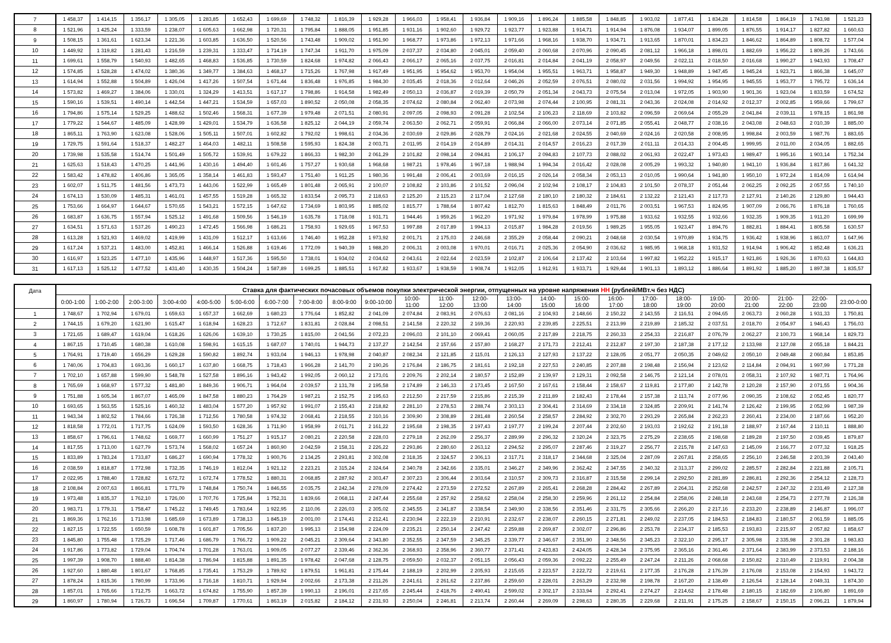| 7 | 1 458,37 | 1 414,15 | 1 356,17 | 1 305,05 | 1 283,85 | 1 652,43 | 1 699,69 | 1 748,32 | 1 816,39 | 1 929,28 | 1 966,03 | 1 958,41 | 1 936,84 | 1 909,16 | 1 896,24 | 1 885,58 | 1 848,85 | 1 903,02 | 1 877,41 | 1 834,28 | 1 814,58 | 1 864,19 | 1 743,98 | 1 521,23 |
| 8 | 1 521,96 | 1 425,24 | 1 333,59 | 1 238,07 | 1 605,63 | 1 662,98 | 1 720,31 | 1 795,84 | 1 888,05 | 1 951,85 | 1 931,16 | 1 902,60 | 1 929,72 | 1 923,77 | 1 923,88 | 1 914,71 | 1 914,94 | 1 876,08 | 1 934,07 | 1 899,05 | 1 876,55 | 1 914,17 | 1 827,82 | 1 660,63 |
| 9 | 1 508,15 | 1 361,61 | 1 623,34 | 1 221,36 | 1 603,85 | 1 636,50 | 1 520,56 | 1 743,48 | 1 909,02 | 1 951,90 | 1 968,77 | 1 973,86 | 1 972,13 | 1 971,66 | 1 968,16 | 1 938,70 | 1 934,71 | 1 913,65 | 1 870,01 | 1 834,23 | 1 846,62 | 1 864,89 | 1 808,72 | 1 577,04 |
| 10 | 1 449,92 | 1 319,82 | 1 281,43 | 1 216,59 | 1 239,31 | 1 333,47 | 1 714,19 | 1 747,34 | 1 911,70 | 1 975,09 | 2 037,37 | 2 034,80 | 2 045,01 | 2 059,40 | 2 060,68 | 2 070,96 | 2 090,45 | 2 081,12 | 1 966,18 | 1 898,01 | 1 882,69 | 1 956,22 | 1 809,26 | 1 743,66 |
| 11 | 1 699,61 | 1 558,79 | 1 540,93 | 1 482,65 | 1 468,83 | 1 536,85 | 1 730,59 | 1 824,68 | 1 974,82 | 2 066,43 | 2 066,17 | 2 065,16 | 2 037,75 | 2 016,81 | 2 014,84 | 2 041,19 | 2 058,97 | 2 049,56 | 2 022,11 | 2 018,50 | 2 016,68 | 1 990,27 | 1 943,93 | 1 708,47 |
| 12 | 1 574,85 | 1 528,28 | 1 474,02 | 1 380,36 | 1 349,77 | 1 384,63 | 1 468,17 | 1 715,26 | 1 767,98 | 1 917,49 | 1 951,95 | 1 954,62 | 1 953,70 | 1 954,04 | 1 955,51 | 1 963,71 | 1 958,87 | 1 949,30 | 1 948,89 | 1 947,45 | 1 945,24 | 1 923,71 | 1 866,38 | 1 645,07 |
| 13 | 1 614,94 | 1 552,88 | 1 504,89 | 1 426,04 | 1 417,26 | 1 507,54 | 1 671,44 | 1 836,48 | 1 976,85 | 1 984,30 | 2 035,45 | 2 018,36 | 2 012,64 | 2 046,26 | 2 052,59 | 2 076,51 | 2 080,02 | 2 031,56 | 1 994,92 | 1 954,95 | 1 945,55 | 1 953,77 | 1 795,72 | 1 636,14 |
| 14 | 1 573,82 | 1 469,27 | 1 384,06 | 1 330,01 | 1 324,29 | 1 413,51 | 1 617,17 | 1 798,86 | 1 914,58 | 1 982,49 | 2 050,13 | 2 036,87 | 2 019,39 | 2 050,79 | 2 051,34 | 2 043,73 | 2 075,54 | 2 013,04 | 1 972,05 | 1 903,90 | 1 901,36 | 1 923,04 | 1 833,59 | 1 674,52 |
| 15 | 1 590,16 | 1 539,51 | 1 490,14 | 1 442,54 | 1 447,21 | 1 534,59 | 1 657,03 | 1 890,52 | 2 050,08 | 2 058,35 | 2 074,62 | 2 080,84 | 2 062,40 | 2 073,98 | 2 074,44 | 2 100,95 | 2 081,31 | 2 043,36 | 2 024,08 | 2 014,92 | 2 012,37 | 2 002,85 | 1 959,66 | 1 799,67 |
| 16 | 1 794,86 | 1 575,14 | 1 529,25 | 1 488,62 | 1 502,46 | 1 568,31 | 1 677,39 | 1 979,48 | 2 071,51 | 2 080,91 | 2 097,05 | 2 098,93 | 2 091,28 | 2 102,54 | 2 106,23 | 2 118,69 | 2 103,82 | 2 096,59 | 2 069,64 | 2 055,29 | 2 041,84 | 2 039,11 | 1 978,15 | 1 861,98 |
| 17 | 1 779,22 | 1 544,67 | 1 485,09 | 1 428,99 | 1 429,01 | 1 534,79 | 1 636,58 | 1 825,12 | 2 044,19 | 2 059,74 | 2 063,50 | 2 062,71 | 2 059,91 | 2 066,84 | 2 066,00 | 2 073,14 | 2 071,85 | 2 055,41 | 2 048,77 | 2 038,16 | 2 043,08 | 2 048,63 | 2 010,39 | 1 885,00 |
| 18 | 1 865,11 | 1 763,90 | 1 623,08 | 1 528,06 | 1 505,11 | 1 507,01 | 1 602,82 | 1 792,02 | 1 998,61 | 2 034,36 | 2 030,69 | 2 029,86 | 2 028,79 | 2 024,16 | 2 021,68 | 2 024,55 | 2 040,69 | 2 024,16 | 2 020,58 | 2 008,95 | 1 998,84 | 2 003,59 | 1 987,76 | 1 883,65 |
| 19 | 1 729,75 | 1 591,64 | 1 518,37 | 1 482,27 | 1 464,03 | 1 482,11 | 1 508,58 | 1 595,93 | 1 824,38 | 2 003,71 | 2 011,95 | 2 014,19 | 2 014,89 | 2 014,31 | 2 014,57 | 2 016,23 | 2 017,39 | 2 011,11 | 2 014,33 | 2 004,45 | 1 999,95 | 2 011,00 | 2 034,05 | 1 882,65 |
| 20 | 1 739,98 | 1 535,58 | 1 514,74 | 1 501,49 | 1 505,72 | 1 539,91 | 1 679,22 | 1 866,33 | 1 982,30 | 2 061,29 | 2 101,82 | 2 098,14 | 2 094,81 | 2 106,17 | 2 094,83 | 2 107,73 | 2 088,02 | 2 061,93 | 2 022,47 | 1 973,43 | 1 989,47 | 1 995,16 | 1 903,14 | 1 752,34 |
| 21 | 1 625,63 | 1 518,43 | 1 470,25 | 1 441,96 | 1 430,16 | 1 494,40 | 1 601,46 | 1 757,27 | 1 930,68 | 1 968,68 | 1 987,21 | 1 978,46 | 1 967,18 | 1 988,94 | 1 994,34 | 2 016,42 | 2 028,08 | 2 005,29 | 1 993,32 | 1 940,80 | 1 941,10 | 1 936,84 | 1 817,86 | 1 641,32 |
| 22 | 1 583,42 | 1 478,82 | 1 406,86 | 1 365,05 | 1 358,14 | 1 461,83 | 1 593,47 | 1 751,40 | 1 911,25 | 1 980,36 | 1 991,48 | 2 006,41 | 2 003,69 | 2 016,15 | 2 026,14 | 2 058,34 | 2 053,13 | 2 010,05 | 1 990,64 | 1 941,80 | 1 950,10 | 1 972,24 | 1 814,09 | 1 614,94 |
| 23 | 1 602,07 | 1 511,75 | 1 481,56 | 1 473,73 | 1 443,06 | 1 522,99 | 1 665,49 | 1 801,48 | 2 065,91 | 2 100,07 | 2 108,82 | 2 103,86 | 2 101,52 | 2 096,04 | 2 102,94 | 2 108,17 | 2 104,83 | 2 101,50 | 2 078,37 | 2 051,44 | 2 062,25 | 2 092,25 | 2 057,55 | 1 740,10 |
| 24 | 1 674,13 | 1 530,09 | 1 485,31 | 1 461,01 | 1 457,55 | 1 519,28 | 1 665,32 | 1 833,54 | 2 095,73 | 2 118,63 | 2 125,20 | 2 115,23 | 2 117,04 | 2 127,68 | 2 180,10 | 2 180,32 | 2 184,61 | 2 132,22 | 2 121,43 | 2 117,73 | 2 127,91 | 2 140,26 | 2 129,80 | 1 944,43 |
| 25 | 1 753,66 | 1 664,97 | 1 644,67 | 1 570,65 | 1 543,21 | 1 572,15 | 1 647,62 | 1 734,69 | 1 803,95 | 1 885,02 | 1 815,77 | 1 788,64 | 1 807,42 | 1 812,70 | 1 815,63 | 1 848,49 | 2 011,76 | 2 003,51 | 1 967,53 | 1 824,95 | 1 907,09 | 2 066,76 | 1 876,18 | 1 760,65 |
| 26 | 1 683,87 | 1 636,75 | 1 557,94 | 1 525,12 | 1 491,68 | 1 509,56 | 1 546,19 | 1 635,78 | 1 718,08 | 1 931,71 | 1 944,46 | 1 959,26 | 1 962,20 | 1 971,92 | 1 979,84 | 1 978,99 | 1 975,88 | 1 933,62 | 1 932,55 | 1 932,66 | 1 932,35 | 1 909,35 | 1 911,20 | 1 699,99 |
| 27 | 1 634,51 | 1 571,63 | 1 537,26 | 1 490,23 | 1 472,45 | 1 566,98 | 1 686,21 | 1 758,93 | 1 929,65 | 1 967,53 | 1 997,88 | 2 017,89 | 1 994,13 | 2 015,87 | 1 984,28 | 2 019,56 | 1 989,25 | 1 955,05 | 1 923,47 | 1 894,76 | 1 882,81 | 1 884,41 | 1 805,58 | 1 630,57 |
| 28 | 1 613,28 | 1 521,93 | 1 469,02 | 1 419,99 | 1 431,09 | 1 512,17 | 1 613,66 | 1 746,40 | 1 952,28 | 1 973,92 | 2 001,71 | 2 175,03 | 2 246,68 | 2 355,29 | 2 058,44 | 2 090,21 | 2 048,68 | 2 030,54 | 1 970,89 | 1 934,75 | 1 936,42 | 1 938,96 | 1 863,07 | 1 647,96 |
| 29 | 1 617,24 | 1 537,21 | 1 483,00 | 1 452,81 | 1 466,14 | 1 526,88 | 1 619,46 | 1 772,09 | 1 940,39 | 1 988,20 | 2 006,31 | 2 003,08 | 1 970,01 | 2 016,71 | 2 025,36 | 2 054,90 | 2 036,62 | 1 985,95 | 1 968,18 | 1 931,52 | 1 914,94 | 1 906,42 | 1 852,48 | 1 636,21 |
| 30 | 1 616,97 | 1 523,25 | 1 477,10 | 1 435,96 | 1 448,97 | 1 517,36 | 1 595,50 | 1 738,01 | 1 934,02 | 2 034,62 | 2 043,61 | 2 022,64 | 2 023,59 | 2 102,87 | 2 106,64 | 2 137,42 | 2 103,64 | 1 997,82 | 1 952,22 | 1 915,17 | 1 921,86 | 1 926,36 | 1 870,63 | 1 644,83 |
| 31 | 1 617,13 | 1 525,12 | 1 477,52 | 1 431,40 | 1 430,35 | 1 504,24 | 1 587,89 | 1 699,25 | 1 885,51 | 1 917,82 | 1 933,67 | 1 938,59 | 1 908,74 | 1 912,05 | 1 912,91 | 1 933,71 | 1 929,44 | 1 901,13 | 1 893,12 | 1 886,64 | 1 891,92 | 1 885,20 | 1 897,38 | 1 835,57 |
| Дата | Ставка для фактических почасовых объемов покупки электрической энергии, отпущенных на уровне напряжения НН (рублей/МВт.ч без НДС) | | | | | | | | | | | | | | | | | | | | | | | |
| --- | --- | --- | --- | --- | --- | --- | --- | --- | --- | --- | --- | --- | --- | --- | --- | --- | --- | --- | --- | --- | --- | --- | --- | --- |
| | 0:00-1:00 | 1:00-2:00 | 2:00-3:00 | 3:00-4:00 | 4:00-5:00 | 5:00-6:00 | 6:00-7:00 | 7:00-8:00 | 8:00-9:00 | 9:00-10:00 | 10:00- 11:00 | 11:00- 12:00 | 12:00- 13:00 | 13:00- 14:00 | 14:00- 15:00 | 15:00- 16:00 | 16:00- 17:00 | 17:00- 18:00 | 18:00- 19:00 | 19:00- 20:00 | 20:00- 21:00 | 21:00- 22:00 | 22:00- 23:00 | 23:00-0:00 |
| 1 | 1 748,67 | 1 702,94 | 1 679,01 | 1 659,63 | 1 657,37 | 1 662,69 | 1 680,23 | 1 776,64 | 1 852,82 | 2 041,09 | 2 074,84 | 2 083,91 | 2 076,63 | 2 081,16 | 2 104,93 | 2 148,66 | 2 150,22 | 2 143,55 | 2 116,51 | 2 094,65 | 2 063,73 | 2 060,28 | 1 931,33 | 1 750,81 |
| 2 | 1 744,15 | 1 679,20 | 1 621,90 | 1 615,47 | 1 618,94 | 1 628,23 | 1 712,67 | 1 831,81 | 2 028,84 | 2 098,51 | 2 141,58 | 2 220,32 | 2 169,36 | 2 220,93 | 2 239,85 | 2 225,51 | 2 213,99 | 2 219,89 | 2 185,32 | 2 037,51 | 2 018,70 | 2 054,97 | 1 946,43 | 1 756,03 |
| 3 | 1 721,65 | 1 689,47 | 1 619,04 | 1 618,26 | 1 626,06 | 1 639,10 | 1 730,25 | 1 815,00 | 2 041,56 | 2 072,23 | 2 096,03 | 2 101,10 | 2 069,41 | 2 060,05 | 2 217,89 | 2 218,75 | 2 260,33 | 2 254,33 | 2 216,87 | 2 076,79 | 2 062,27 | 2 100,73 | 1 968,14 | 1 829,73 |
| 4 | 1 867,15 | 1 710,45 | 1 680,38 | 1 610,08 | 1 598,91 | 1 615,15 | 1 687,07 | 1 740,01 | 1 944,73 | 2 137,27 | 2 142,54 | 2 157,66 | 2 157,80 | 2 168,27 | 2 171,73 | 2 212,41 | 2 212,87 | 2 197,30 | 2 187,38 | 2 177,12 | 2 133,98 | 2 127,08 | 2 055,18 | 1 844,21 |
| 5 | 1 764,91 | 1 719,40 | 1 656,29 | 1 629,28 | 1 590,82 | 1 892,74 | 1 933,04 | 1 946,13 | 1 978,98 | 2 040,87 | 2 082,34 | 2 121,85 | 2 115,01 | 2 126,13 | 2 127,93 | 2 137,22 | 2 128,05 | 2 051,77 | 2 050,35 | 2 049,62 | 2 050,10 | 2 049,48 | 2 060,84 | 1 853,85 |
| 6 | 1 740,06 | 1 704,83 | 1 693,36 | 1 660,17 | 1 637,80 | 1 668,75 | 1 718,43 | 1 966,28 | 2 141,70 | 2 190,26 | 2 176,84 | 2 186,75 | 2 181,61 | 2 192,18 | 2 227,53 | 2 240,85 | 2 207,88 | 2 198,48 | 2 156,94 | 2 123,62 | 2 114,84 | 2 094,91 | 1 997,99 | 1 771,28 |
| 7 | 1 702,10 | 1 657,88 | 1 599,90 | 1 548,78 | 1 527,58 | 1 896,16 | 1 943,42 | 1 992,05 | 2 060,12 | 2 173,01 | 2 209,76 | 2 202,14 | 2 180,57 | 2 152,89 | 2 139,97 | 2 129,31 | 2 092,58 | 2 146,75 | 2 121,14 | 2 078,01 | 2 058,31 | 2 107,92 | 1 987,71 | 1 764,96 |
| 8 | 1 765,69 | 1 668,97 | 1 577,32 | 1 481,80 | 1 849,36 | 1 906,71 | 1 964,04 | 2 039,57 | 2 131,78 | 2 195,58 | 2 174,89 | 2 146,33 | 2 173,45 | 2 167,50 | 2 167,61 | 2 158,44 | 2 158,67 | 2 119,81 | 2 177,80 | 2 142,78 | 2 120,28 | 2 157,90 | 2 071,55 | 1 904,36 |
| 9 | 1 751,88 | 1 605,34 | 1 867,07 | 1 465,09 | 1 847,58 | 1 880,23 | 1 764,29 | 1 987,21 | 2 152,75 | 2 195,63 | 2 212,50 | 2 217,59 | 2 215,86 | 2 215,39 | 2 211,89 | 2 182,43 | 2 178,44 | 2 157,38 | 2 113,74 | 2 077,96 | 2 090,35 | 2 108,62 | 2 052,45 | 1 820,77 |
| 10 | 1 693,65 | 1 563,55 | 1 525,16 | 1 460,32 | 1 483,04 | 1 577,20 | 1 957,92 | 1 991,07 | 2 155,43 | 2 218,82 | 2 281,10 | 2 278,53 | 2 288,74 | 2 303,13 | 2 304,41 | 2 314,69 | 2 334,18 | 2 324,85 | 2 209,91 | 2 141,74 | 2 126,42 | 2 199,95 | 2 052,99 | 1 987,39 |
| 11 | 1 943,34 | 1 802,52 | 1 784,66 | 1 726,38 | 1 712,56 | 1 780,58 | 1 974,32 | 2 068,41 | 2 218,55 | 2 310,16 | 2 309,90 | 2 308,89 | 2 281,48 | 2 260,54 | 2 258,57 | 2 284,92 | 2 302,70 | 2 293,29 | 2 265,84 | 2 262,23 | 2 260,41 | 2 234,00 | 2 187,66 | 1 952,20 |
| 12 | 1 818,58 | 1 772,01 | 1 717,75 | 1 624,09 | 1 593,50 | 1 628,36 | 1 711,90 | 1 958,99 | 2 011,71 | 2 161,22 | 2 195,68 | 2 198,35 | 2 197,43 | 2 197,77 | 2 199,24 | 2 207,44 | 2 202,60 | 2 193,03 | 2 192,62 | 2 191,18 | 2 188,97 | 2 167,44 | 2 110,11 | 1 888,80 |
| 13 | 1 858,67 | 1 796,61 | 1 748,62 | 1 669,77 | 1 660,99 | 1 751,27 | 1 915,17 | 2 080,21 | 2 220,58 | 2 228,03 | 2 279,18 | 2 262,09 | 2 256,37 | 2 289,99 | 2 296,32 | 2 320,24 | 2 323,75 | 2 275,29 | 2 238,65 | 2 198,68 | 2 189,28 | 2 197,50 | 2 039,45 | 1 879,87 |
| 14 | 1 817,55 | 1 713,00 | 1 627,79 | 1 573,74 | 1 568,02 | 1 657,24 | 1 860,90 | 2 042,59 | 2 158,31 | 2 226,22 | 2 293,86 | 2 280,60 | 2 263,12 | 2 294,52 | 2 295,07 | 2 287,46 | 2 319,27 | 2 256,77 | 2 215,78 | 2 147,63 | 2 145,09 | 2 166,77 | 2 077,32 | 1 918,25 |
| 15 | 1 833,89 | 1 783,24 | 1 733,87 | 1 686,27 | 1 690,94 | 1 778,32 | 1 900,76 | 2 134,25 | 2 293,81 | 2 302,08 | 2 318,35 | 2 324,57 | 2 306,13 | 2 317,71 | 2 318,17 | 2 344,68 | 2 325,04 | 2 287,09 | 2 267,81 | 2 258,65 | 2 256,10 | 2 246,58 | 2 203,39 | 2 043,40 |
| 16 | 2 038,59 | 1 818,87 | 1 772,98 | 1 732,35 | 1 746,19 | 1 812,04 | 1 921,12 | 2 223,21 | 2 315,24 | 2 324,64 | 2 340,78 | 2 342,66 | 2 335,01 | 2 346,27 | 2 349,96 | 2 362,42 | 2 347,55 | 2 340,32 | 2 313,37 | 2 299,02 | 2 285,57 | 2 282,84 | 2 221,88 | 2 105,71 |
| 17 | 2 022,95 | 1 788,40 | 1 728,82 | 1 672,72 | 1 672,74 | 1 778,52 | 1 880,31 | 2 068,85 | 2 287,92 | 2 303,47 | 2 307,23 | 2 306,44 | 2 303,64 | 2 310,57 | 2 309,73 | 2 316,87 | 2 315,58 | 2 299,14 | 2 292,50 | 2 281,89 | 2 286,81 | 2 292,36 | 2 254,12 | 2 128,73 |
| 18 | 2 108,84 | 2 007,63 | 1 866,81 | 1 771,79 | 1 748,84 | 1 750,74 | 1 846,55 | 2 035,75 | 2 242,34 | 2 278,09 | 2 274,42 | 2 273,59 | 2 272,52 | 2 267,89 | 2 265,41 | 2 268,28 | 2 284,42 | 2 267,89 | 2 264,31 | 2 252,68 | 2 242,57 | 2 247,32 | 2 231,49 | 2 127,38 |
| 19 | 1 973,48 | 1 835,37 | 1 762,10 | 1 726,00 | 1 707,76 | 1 725,84 | 1 752,31 | 1 839,66 | 2 068,11 | 2 247,44 | 2 255,68 | 2 257,92 | 2 258,62 | 2 258,04 | 2 258,30 | 2 259,96 | 2 261,12 | 2 254,84 | 2 258,06 | 2 248,18 | 2 243,68 | 2 254,73 | 2 277,78 | 2 126,38 |
| 20 | 1 983,71 | 1 779,31 | 1 758,47 | 1 745,22 | 1 749,45 | 1 783,64 | 1 922,95 | 2 110,06 | 2 226,03 | 2 305,02 | 2 345,55 | 2 341,87 | 2 338,54 | 2 349,90 | 2 338,56 | 2 351,46 | 2 331,75 | 2 305,66 | 2 266,20 | 2 217,16 | 2 233,20 | 2 238,89 | 2 146,87 | 1 996,07 |
| 21 | 1 869,36 | 1 762,16 | 1 713,98 | 1 685,69 | 1 673,89 | 1 738,13 | 1 845,19 | 2 001,00 | 2 174,41 | 2 212,41 | 2 230,94 | 2 222,19 | 2 210,91 | 2 232,67 | 2 238,07 | 2 260,15 | 2 271,81 | 2 249,02 | 2 237,05 | 2 184,53 | 2 184,83 | 2 180,57 | 2 061,59 | 1 885,05 |
| 22 | 1 827,15 | 1 722,55 | 1 650,59 | 1 608,78 | 1 601,87 | 1 705,56 | 1 837,20 | 1 995,13 | 2 154,98 | 2 224,09 | 2 235,21 | 2 250,14 | 2 247,42 | 2 259,88 | 2 269,87 | 2 302,07 | 2 296,86 | 2 253,78 | 2 234,37 | 2 185,53 | 2 193,83 | 2 215,97 | 2 057,82 | 1 858,67 |
| 23 | 1 845,80 | 1 755,48 | 1 725,29 | 1 717,46 | 1 686,79 | 1 766,72 | 1 909,22 | 2 045,21 | 2 309,64 | 2 343,80 | 2 352,55 | 2 347,59 | 2 345,25 | 2 339,77 | 2 346,67 | 2 351,90 | 2 348,56 | 2 345,23 | 2 322,10 | 2 295,17 | 2 305,98 | 2 335,98 | 2 301,28 | 1 983,83 |
| 24 | 1 917,86 | 1 773,82 | 1 729,04 | 1 704,74 | 1 701,28 | 1 763,01 | 1 909,05 | 2 077,27 | 2 339,46 | 2 362,36 | 2 368,93 | 2 358,96 | 2 360,77 | 2 371,41 | 2 423,83 | 2 424,05 | 2 428,34 | 2 375,95 | 2 365,16 | 2 361,46 | 2 371,64 | 2 383,99 | 2 373,53 | 2 188,16 |
| 25 | 1 997,39 | 1 908,70 | 1 888,40 | 1 814,38 | 1 786,94 | 1 815,88 | 1 891,35 | 1 978,42 | 2 047,68 | 2 128,75 | 2 059,50 | 2 032,37 | 2 051,15 | 2 056,43 | 2 059,36 | 2 092,22 | 2 255,49 | 2 247,24 | 2 211,26 | 2 068,68 | 2 150,82 | 2 310,49 | 2 119,91 | 2 004,38 |
| 26 | 1 927,60 | 1 880,48 | 1 801,67 | 1 768,85 | 1 735,41 | 1 753,29 | 1 789,92 | 1 879,51 | 1 961,81 | 2 175,44 | 2 188,19 | 2 202,99 | 2 205,93 | 2 215,65 | 2 223,57 | 2 222,72 | 2 219,61 | 2 177,35 | 2 176,28 | 2 176,39 | 2 176,08 | 2 153,08 | 2 154,93 | 1 943,72 |
| 27 | 1 878,24 | 1 815,36 | 1 780,99 | 1 733,96 | 1 716,18 | 1 810,71 | 1 929,94 | 2 002,66 | 2 173,38 | 2 211,26 | 2 241,61 | 2 261,62 | 2 237,86 | 2 259,60 | 2 228,01 | 2 263,29 | 2 232,98 | 2 198,78 | 2 167,20 | 2 138,49 | 2 126,54 | 2 128,14 | 2 049,31 | 1 874,30 |
| 28 | 1 857,01 | 1 765,66 | 1 712,75 | 1 663,72 | 1 674,82 | 1 755,90 | 1 857,39 | 1 990,13 | 2 196,01 | 2 217,65 | 2 245,44 | 2 418,76 | 2 490,41 | 2 599,02 | 2 302,17 | 2 333,94 | 2 292,41 | 2 274,27 | 2 214,62 | 2 178,48 | 2 180,15 | 2 182,69 | 2 106,80 | 1 891,69 |
| 29 | 1 860,97 | 1 780,94 | 1 726,73 | 1 696,54 | 1 709,87 | 1 770,61 | 1 863,19 | 2 015,82 | 2 184,12 | 2 231,93 | 2 250,04 | 2 246,81 | 2 213,74 | 2 260,44 | 2 269,09 | 2 298,63 | 2 280,35 | 2 229,68 | 2 211,91 | 2 175,25 | 2 158,67 | 2 150,15 | 2 096,21 | 1 879,94 |